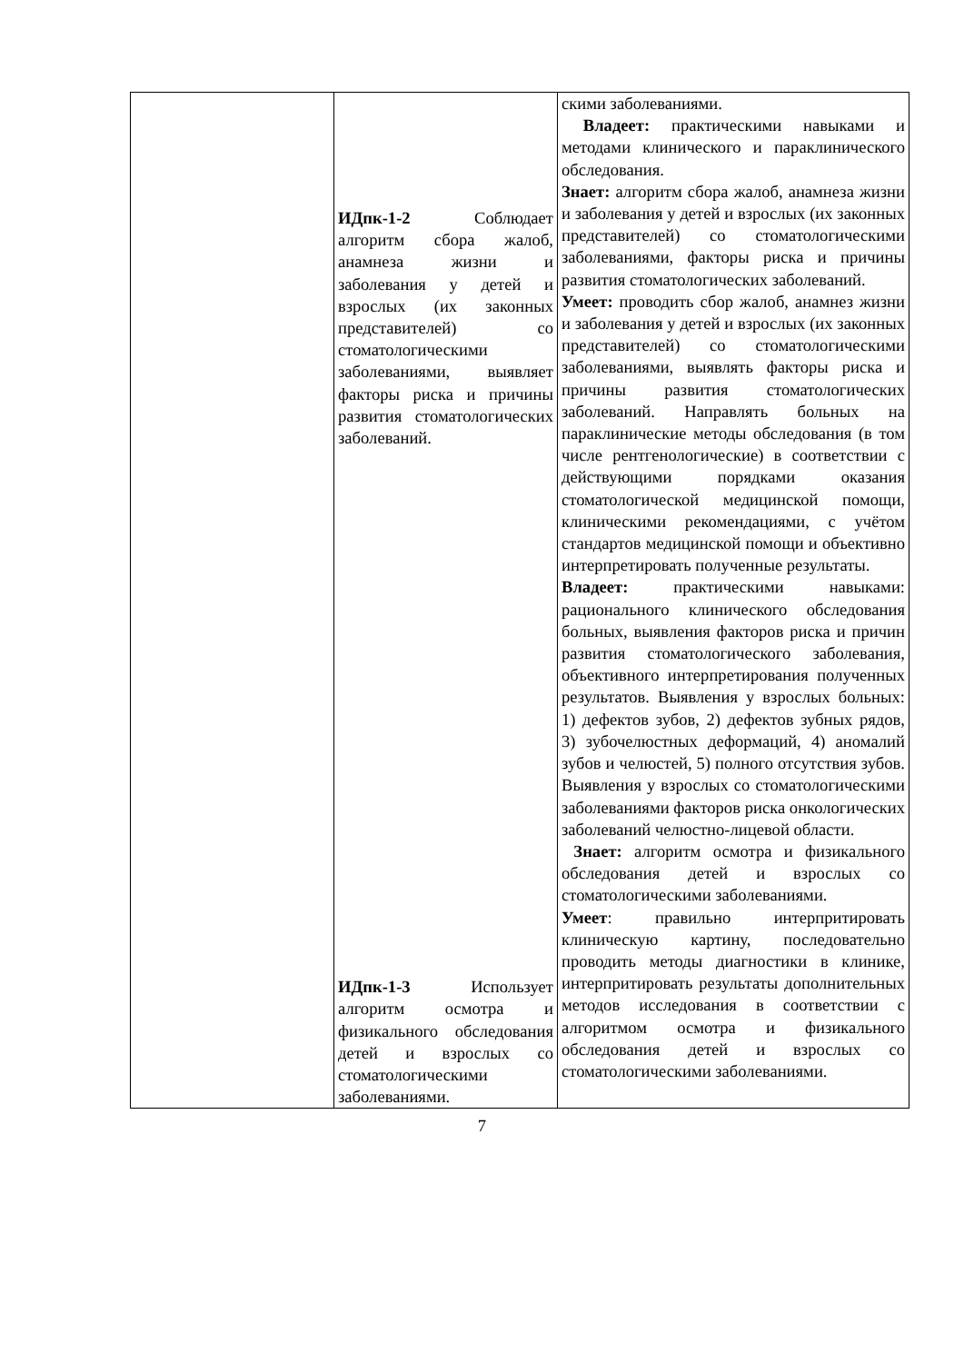| | ИДпк-1-2 Соблюдает алгоритм сбора жалоб, анамнеза жизни и заболевания у детей и взрослых (их законных представителей) со стоматологическими заболеваниями, выявляет факторы риска и причины развития стоматологических заболеваний. ИДпк-1-3 Использует алгоритм осмотра и физикального обследования детей и взрослых со стоматологическими заболеваниями. | скими заболеваниями. Владеет: практическими навыками и методами клинического и параклинического обследования. Знает: алгоритм сбора жалоб, анамнеза жизни и заболевания у детей и взрослых (их законных представителей) со стоматологическими заболеваниями, факторы риска и причины развития стоматологических заболеваний. Умеет: проводить сбор жалоб, анамнез жизни и заболевания у детей и взрослых (их законных представителей) со стоматологическими заболеваниями, выявлять факторы риска и причины развития стоматологических заболеваний. Направлять больных на параклинические методы обследования (в том числе рентгенологические) в соответствии с действующими порядками оказания стоматологической медицинской помощи, клиническими рекомендациями, с учётом стандартов медицинской помощи и объективно интерпретировать полученные результаты. Владеет: практическими навыками: рационального клинического обследования больных, выявления факторов риска и причин развития стоматологического заболевания, объективного интерпретирования полученных результатов. Выявления у взрослых больных: 1) дефектов зубов, 2) дефектов зубных рядов, 3) зубочелюстных деформаций, 4) аномалий зубов и челюстей, 5) полного отсутствия зубов. Выявления у взрослых со стоматологическими заболеваниями факторов риска онкологических заболеваний челюстно-лицевой области. Знает: алгоритм осмотра и физикального обследования детей и взрослых со стоматологическими заболеваниями. Умеет : правильно интерпритировать клиническую картину, последовательно проводить методы диагностики в клинике, интерпритировать результаты дополнительных методов исследования в соответствии с алгоритмом осмотра и физикального обследования детей и взрослых со стоматологическими заболеваниями. |
7